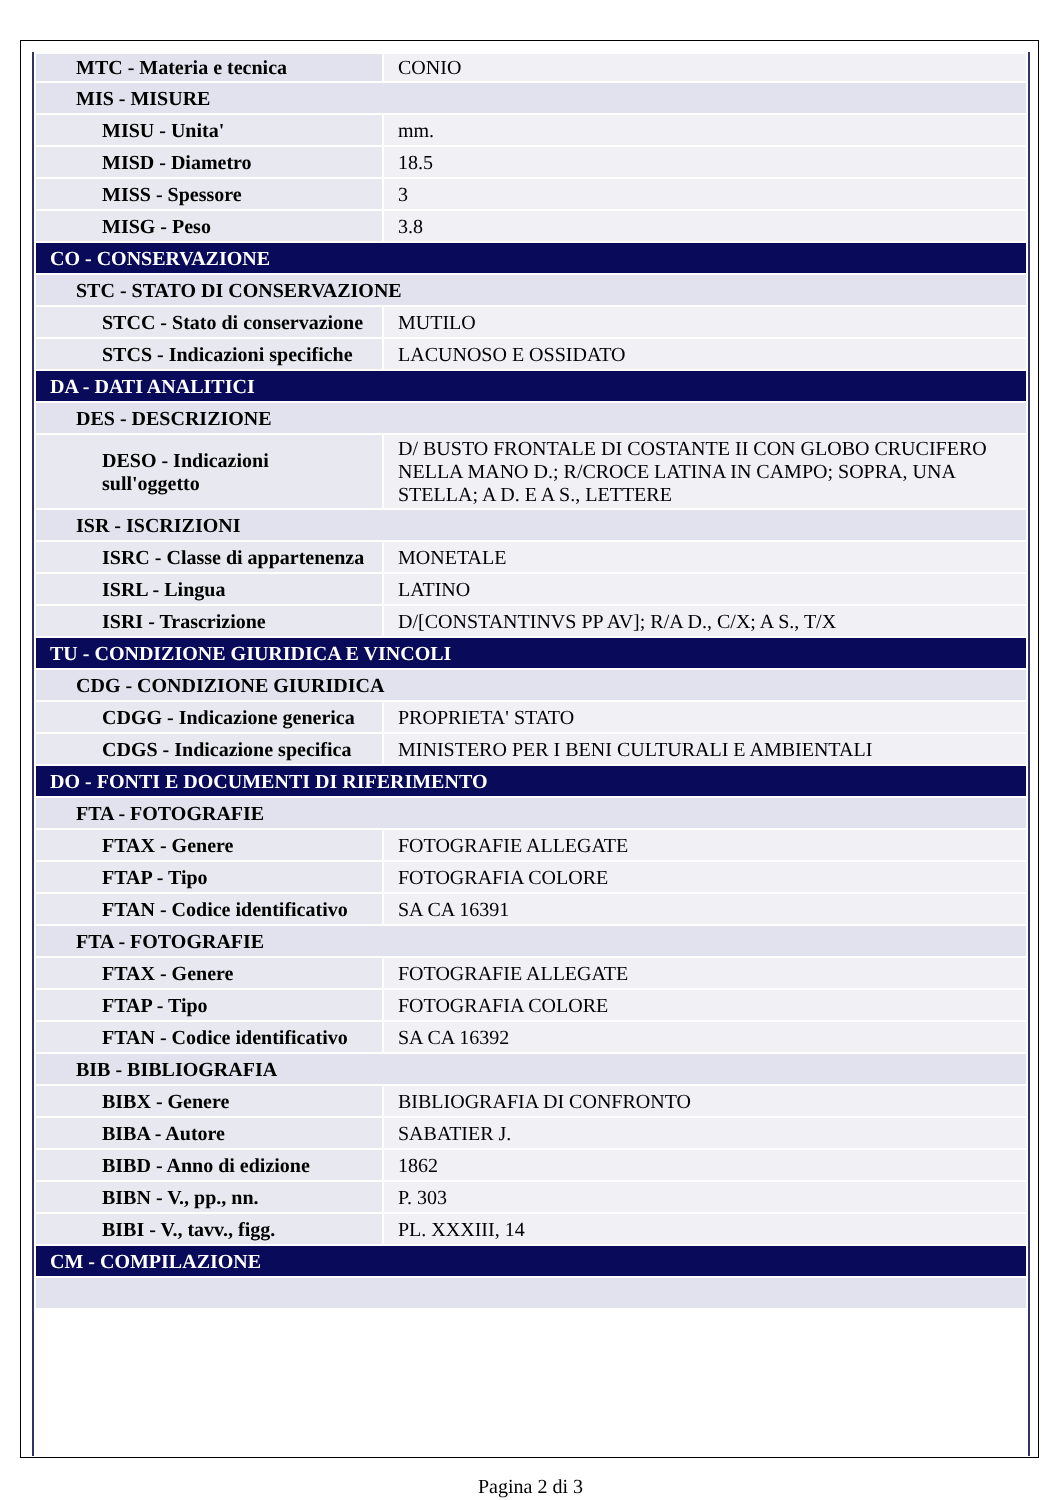| MTC - Materia e tecnica | CONIO |
| MIS - MISURE | |
| MISU - Unita' | mm. |
| MISD - Diametro | 18.5 |
| MISS - Spessore | 3 |
| MISG - Peso | 3.8 |
| CO - CONSERVAZIONE | |
| STC - STATO DI CONSERVAZIONE | |
| STCC - Stato di conservazione | MUTILO |
| STCS - Indicazioni specifiche | LACUNOSO E OSSIDATO |
| DA - DATI ANALITICI | |
| DES - DESCRIZIONE | |
| DESO - Indicazioni sull'oggetto | D/ BUSTO FRONTALE DI COSTANTE II CON GLOBO CRUCIFERO NELLA MANO D.; R/CROCE LATINA IN CAMPO; SOPRA, UNA STELLA; A D. E A S., LETTERE |
| ISR - ISCRIZIONI | |
| ISRC - Classe di appartenenza | MONETALE |
| ISRL - Lingua | LATINO |
| ISRI - Trascrizione | D/[CONSTANTINVS PP AV]; R/A D., C/X; A S., T/X |
| TU - CONDIZIONE GIURIDICA E VINCOLI | |
| CDG - CONDIZIONE GIURIDICA | |
| CDGG - Indicazione generica | PROPRIETA' STATO |
| CDGS - Indicazione specifica | MINISTERO PER I BENI CULTURALI E AMBIENTALI |
| DO - FONTI E DOCUMENTI DI RIFERIMENTO | |
| FTA - FOTOGRAFIE | |
| FTAX - Genere | FOTOGRAFIE ALLEGATE |
| FTAP - Tipo | FOTOGRAFIA COLORE |
| FTAN - Codice identificativo | SA CA 16391 |
| FTA - FOTOGRAFIE | |
| FTAX - Genere | FOTOGRAFIE ALLEGATE |
| FTAP - Tipo | FOTOGRAFIA COLORE |
| FTAN - Codice identificativo | SA CA 16392 |
| BIB - BIBLIOGRAFIA | |
| BIBX - Genere | BIBLIOGRAFIA DI CONFRONTO |
| BIBA - Autore | SABATIER J. |
| BIBD - Anno di edizione | 1862 |
| BIBN - V., pp., nn. | P. 303 |
| BIBI - V., tavv., figg. | PL. XXXIII, 14 |
| CM - COMPILAZIONE | |
Pagina 2 di 3